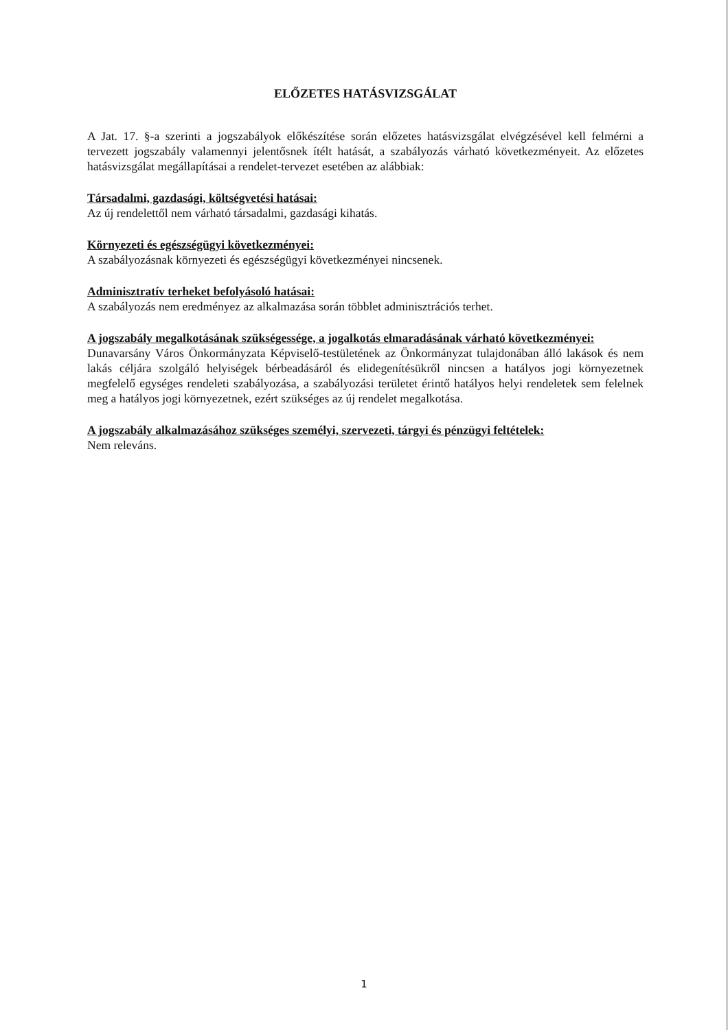ELŐZETES HATÁSVIZSGÁLAT
A Jat. 17. §-a szerinti a jogszabályok előkészítése során előzetes hatásvizsgálat elvégzésével kell felmérni a tervezett jogszabály valamennyi jelentősnek ítélt hatását, a szabályozás várható következményeit. Az előzetes hatásvizsgálat megállapításai a rendelet-tervezet esetében az alábbiak:
Társadalmi, gazdasági, költségvetési hatásai:
Az új rendelettől nem várható társadalmi, gazdasági kihatás.
Környezeti és egészségügyi következményei:
A szabályozásnak környezeti és egészségügyi következményei nincsenek.
Adminisztratív terheket befolyásoló hatásai:
A szabályozás nem eredményez az alkalmazása során többlet adminisztrációs terhet.
A jogszabály megalkotásának szükségessége, a jogalkotás elmaradásának várható következményei:
Dunavarsány Város Önkormányzata Képviselő-testületének az Önkormányzat tulajdonában álló lakások és nem lakás céljára szolgáló helyiségek bérbeadásáról és elidegenítésükről nincsen a hatályos jogi környezetnek megfelelő egységes rendeleti szabályozása, a szabályozási területet érintő hatályos helyi rendeletek sem felelnek meg a hatályos jogi környezetnek, ezért szükséges az új rendelet megalkotása.
A jogszabály alkalmazásához szükséges személyi, szervezeti, tárgyi és pénzügyi feltételek:
Nem releváns.
1